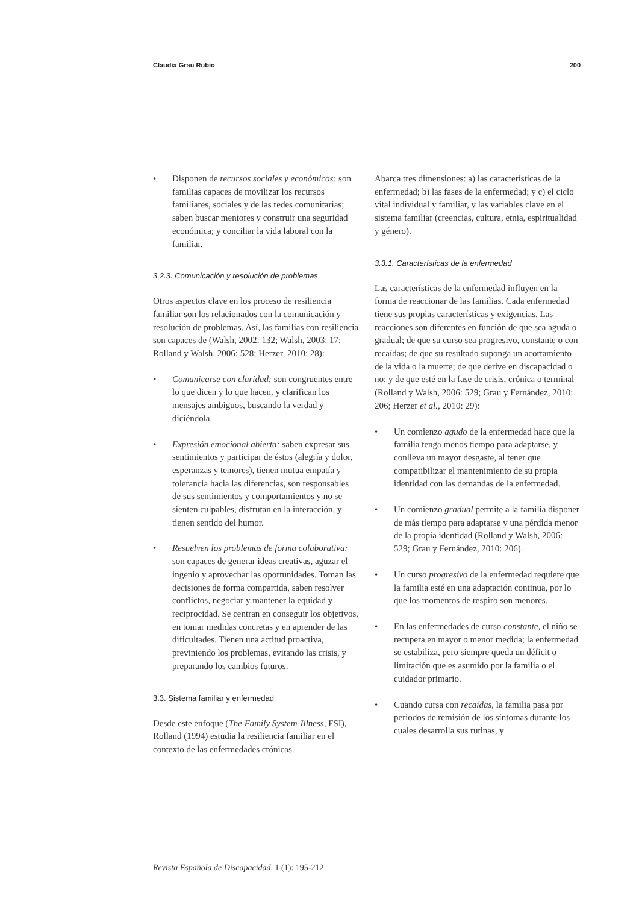Claudia Grau Rubio 200
• Disponen de recursos sociales y económicos: son familias capaces de movilizar los recursos familiares, sociales y de las redes comunitarias; saben buscar mentores y construir una seguridad económica; y conciliar la vida laboral con la familiar.
3.2.3. Comunicación y resolución de problemas
Otros aspectos clave en los proceso de resiliencia familiar son los relacionados con la comunicación y resolución de problemas. Así, las familias con resiliencia son capaces de (Walsh, 2002: 132; Walsh, 2003: 17; Rolland y Walsh, 2006: 528; Herzer, 2010: 28):
• Comunicarse con claridad: son congruentes entre lo que dicen y lo que hacen, y clarifican los mensajes ambiguos, buscando la verdad y diciéndola.
• Expresión emocional abierta: saben expresar sus sentimientos y participar de éstos (alegría y dolor, esperanzas y temores), tienen mutua empatía y tolerancia hacia las diferencias, son responsables de sus sentimientos y comportamientos y no se sienten culpables, disfrutan en la interacción, y tienen sentido del humor.
• Resuelven los problemas de forma colaborativa: son capaces de generar ideas creativas, aguzar el ingenio y aprovechar las oportunidades. Toman las decisiones de forma compartida, saben resolver conflictos, negociar y mantener la equidad y reciprocidad. Se centran en conseguir los objetivos, en tomar medidas concretas y en aprender de las dificultades. Tienen una actitud proactiva, previniendo los problemas, evitando las crisis, y preparando los cambios futuros.
3.3. Sistema familiar y enfermedad
Desde este enfoque (The Family System-Illness, FSI), Rolland (1994) estudia la resiliencia familiar en el contexto de las enfermedades crónicas.
Abarca tres dimensiones: a) las características de la enfermedad; b) las fases de la enfermedad; y c) el ciclo vital individual y familiar, y las variables clave en el sistema familiar (creencias, cultura, etnia, espiritualidad y género).
3.3.1. Características de la enfermedad
Las características de la enfermedad influyen en la forma de reaccionar de las familias. Cada enfermedad tiene sus propias características y exigencias. Las reacciones son diferentes en función de que sea aguda o gradual; de que su curso sea progresivo, constante o con recaídas; de que su resultado suponga un acortamiento de la vida o la muerte; de que derive en discapacidad o no; y de que esté en la fase de crisis, crónica o terminal (Rolland y Walsh, 2006: 529; Grau y Fernández, 2010: 206; Herzer et al., 2010: 29):
• Un comienzo agudo de la enfermedad hace que la familia tenga menos tiempo para adaptarse, y conlleva un mayor desgaste, al tener que compatibilizar el mantenimiento de su propia identidad con las demandas de la enfermedad.
• Un comienzo gradual permite a la familia disponer de más tiempo para adaptarse y una pérdida menor de la propia identidad (Rolland y Walsh, 2006: 529; Grau y Fernández, 2010: 206).
• Un curso progresivo de la enfermedad requiere que la familia esté en una adaptación continua, por lo que los momentos de respiro son menores.
• En las enfermedades de curso constante, el niño se recupera en mayor o menor medida; la enfermedad se estabiliza, pero siempre queda un déficit o limitación que es asumido por la familia o el cuidador primario.
• Cuando cursa con recaídas, la familia pasa por periodos de remisión de los síntomas durante los cuales desarrolla sus rutinas, y
Revista Española de Discapacidad, 1 (1): 195-212